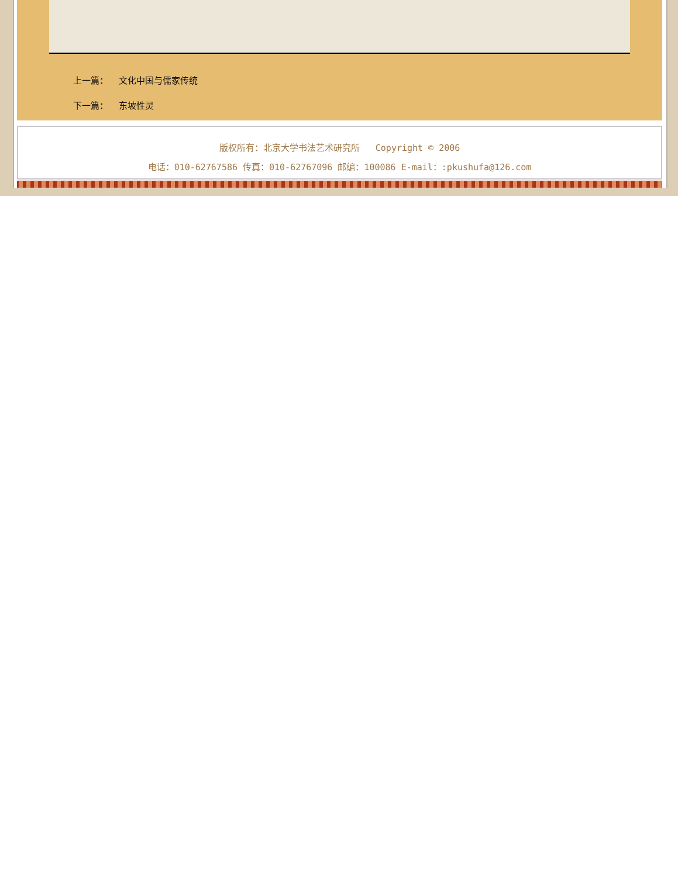上一篇： 文化中国与儒家传统
下一篇： 东坡性灵
版权所有：北京大学书法艺术研究所 Copyright © 2006
电话：010-62767586 传真：010-62767096 邮编：100086 E-mail：:pkushufa@126.com